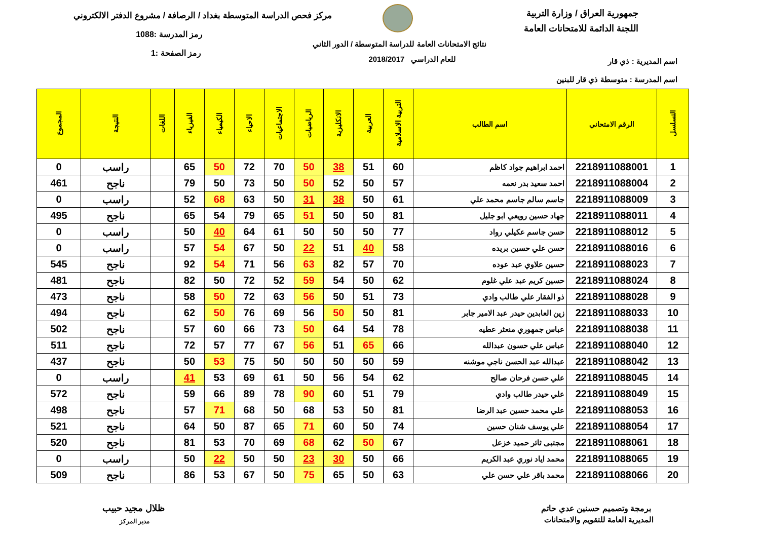جمهورية العراق / وزارة التربية
اللجنة الدائمة للامتحانات العامة
مركز فحص الدراسة المتوسطة بغداد / الرصافة / مشروع الدفتر الالكتروني
رمز المدرسة :1088
رمز الصفحة :1
نتائج الامتحانات العامة للدراسة المتوسطة / الدور الثاني
للعام الدراسي 2018/2017 اسم المديرية : ذي قار
اسم المدرسة : متوسطة ذي قار للبنين
| التسلسل | الرقم الامتحاني | اسم الطالب | التربية الاسلامية | العربية | الانكليزية | الرياضيات | الاجتماعيات | الاحياء | الكيمياء | الفيزياء | اللغات | النتيجة | المجموع |
| --- | --- | --- | --- | --- | --- | --- | --- | --- | --- | --- | --- | --- | --- |
| 1 | 2218911088001 | احمد ابراهيم جواد كاظم | 60 | 51 | 38 | 50 | 70 | 72 | 50 | 65 | | راسب | 0 |
| 2 | 2218911088004 | احمد سعيد بدر نعمه | 57 | 50 | 52 | 50 | 50 | 73 | 50 | 79 | | ناجح | 461 |
| 3 | 2218911088009 | جاسم سالم جاسم محمد علي | 61 | 50 | 38 | 31 | 50 | 63 | 68 | 52 | | راسب | 0 |
| 4 | 2218911088011 | جهاد حسين رويعي ابو جليل | 81 | 50 | 50 | 51 | 65 | 79 | 54 | 65 | | ناجح | 495 |
| 5 | 2218911088012 | حسن جاسم عكيلي رواد | 77 | 50 | 50 | 50 | 61 | 64 | 40 | 50 | | راسب | 0 |
| 6 | 2218911088016 | حسن علي حسين بريده | 58 | 40 | 51 | 22 | 50 | 67 | 54 | 57 | | راسب | 0 |
| 7 | 2218911088023 | حسين علاوي عبد عوده | 70 | 57 | 82 | 63 | 56 | 71 | 54 | 92 | | ناجح | 545 |
| 8 | 2218911088024 | حسين كريم عبد علي غلوم | 62 | 50 | 54 | 59 | 52 | 72 | 50 | 82 | | ناجح | 481 |
| 9 | 2218911088028 | ذو الفقار علي طالب وادي | 73 | 51 | 50 | 56 | 63 | 72 | 50 | 58 | | ناجح | 473 |
| 10 | 2218911088033 | زين العابدين حيدر عبد الامير جابر | 81 | 50 | 50 | 56 | 69 | 76 | 50 | 62 | | ناجح | 494 |
| 11 | 2218911088038 | عباس جمهوري منعثر عطيه | 78 | 54 | 64 | 50 | 73 | 66 | 60 | 57 | | ناجح | 502 |
| 12 | 2218911088040 | عباس علي حسون عبدالله | 66 | 65 | 51 | 56 | 67 | 77 | 57 | 72 | | ناجح | 511 |
| 13 | 2218911088042 | عبدالله عبد الحسن ناجي موشنه | 59 | 50 | 50 | 50 | 50 | 75 | 53 | 50 | | ناجح | 437 |
| 14 | 2218911088045 | علي حسن فرحان صالح | 62 | 54 | 56 | 50 | 61 | 69 | 53 | 41 | | راسب | 0 |
| 15 | 2218911088049 | علي حيدر طالب وادي | 79 | 51 | 60 | 90 | 78 | 89 | 66 | 59 | | ناجح | 572 |
| 16 | 2218911088053 | علي محمد حسين عبد الرضا | 81 | 50 | 53 | 68 | 50 | 68 | 71 | 57 | | ناجح | 498 |
| 17 | 2218911088054 | علي يوسف شنان حسين | 74 | 50 | 60 | 71 | 65 | 87 | 50 | 64 | | ناجح | 521 |
| 18 | 2218911088061 | مجتبى ثائر حميد خزعل | 67 | 50 | 62 | 68 | 69 | 70 | 53 | 81 | | ناجح | 520 |
| 19 | 2218911088065 | محمد اياد نوري عبد الكريم | 66 | 50 | 30 | 23 | 50 | 50 | 22 | 50 | | راسب | 0 |
| 20 | 2218911088066 | محمد باقر علي حسن علي | 63 | 50 | 65 | 75 | 50 | 67 | 53 | 86 | | ناجح | 509 |
برمجة وتصميم حسنين عدي حاتم
المديرية العامة للتقويم والامتحانات
ظلال مجيد حبيب
مدير المركز